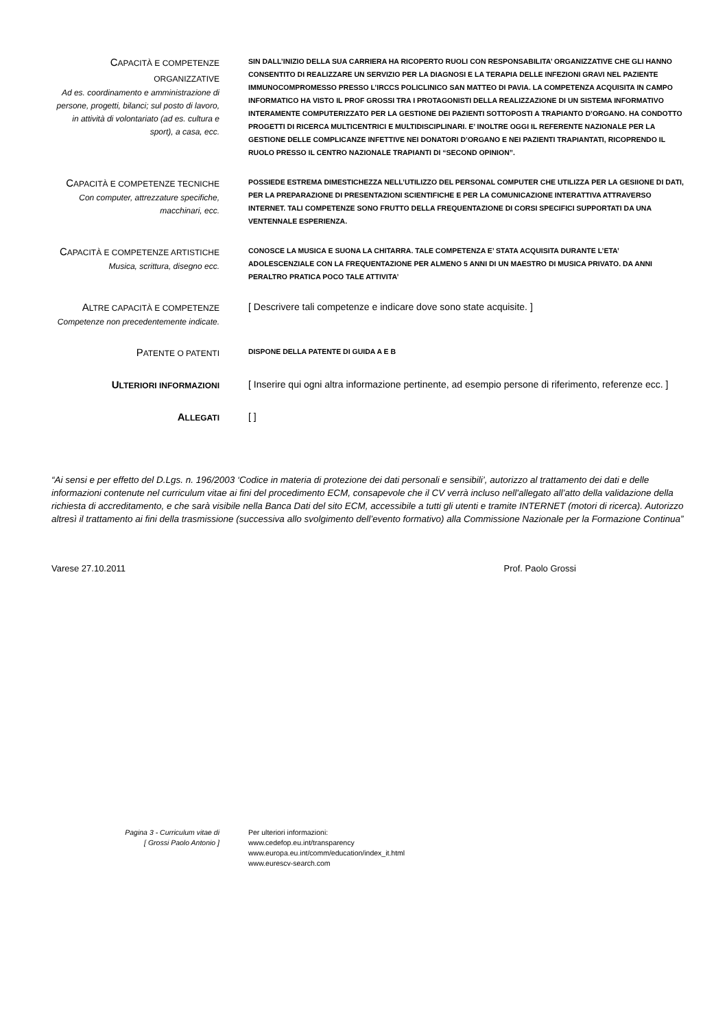CAPACITÀ E COMPETENZE ORGANIZZATIVE
Ad es. coordinamento e amministrazione di persone, progetti, bilanci; sul posto di lavoro, in attività di volontariato (ad es. cultura e sport), a casa, ecc.
SIN DALL’INIZIO DELLA SUA CARRIERA HA RICOPERTO RUOLI CON RESPONSABILITA’ ORGANIZZATIVE CHE GLI HANNO CONSENTITO DI REALIZZARE UN SERVIZIO PER LA DIAGNOSI E LA TERAPIA DELLE INFEZIONI GRAVI NEL PAZIENTE IMMUNOCOMPROMESSO PRESSO L’IRCCS POLICLINICO SAN MATTEO DI PAVIA. LA COMPETENZA ACQUISITA IN CAMPO INFORMATICO HA VISTO IL PROF GROSSI TRA I PROTAGONISTI DELLA REALIZZAZIONE DI UN SISTEMA INFORMATIVO INTERAMENTE COMPUTERIZZATO PER LA GESTIONE DEI PAZIENTI SOTTOPOSTI A TRAPIANTO D’ORGANO. HA CONDOTTO PROGETTI DI RICERCA MULTICENTRICI E MULTIDISCIPLINARI. E’ INOLTRE OGGI IL REFERENTE NAZIONALE PER LA GESTIONE DELLE COMPLICANZE INFETTIVE NEI DONATORI D’ORGANO E NEI PAZIENTI TRAPIANTATI, RICOPRENDO IL RUOLO PRESSO IL CENTRO NAZIONALE TRAPIANTI DI “SECOND OPINION”.
CAPACITÀ E COMPETENZE TECNICHE
Con computer, attrezzature specifiche, macchinari, ecc.
POSSIEDE ESTREMA DIMESTICHEZZA NELL’UTILIZZO DEL PERSONAL COMPUTER CHE UTILIZZA PER LA GESIIONE DI DATI, PER LA PREPARAZIONE DI PRESENTAZIONI SCIENTIFICHE E PER LA COMUNICAZIONE INTERATTIVA ATTRAVERSO INTERNET. TALI COMPETENZE SONO FRUTTO DELLA FREQUENTAZIONE DI CORSI SPECIFICI SUPPORTATI DA UNA VENTENNALE ESPERIENZA.
CAPACITÀ E COMPETENZE ARTISTICHE
Musica, scrittura, disegno ecc.
CONOSCE LA MUSICA E SUONA LA CHITARRA. TALE COMPETENZA E’ STATA ACQUISITA DURANTE L’ETA’ ADOLESCENZIALE CON LA FREQUENTAZIONE PER ALMENO 5 ANNI DI UN MAESTRO DI MUSICA PRIVATO. DA ANNI PERALTRO PRATICA POCO TALE ATTIVITA’
ALTRE CAPACITÀ E COMPETENZE
Competenze non precedentemente indicate.
[ Descrivere tali competenze e indicare dove sono state acquisite. ]
PATENTE O PATENTI
DISPONE DELLA PATENTE DI GUIDA A E B
ULTERIORI INFORMAZIONI
[ Inserire qui ogni altra informazione pertinente, ad esempio persone di riferimento, referenze ecc. ]
ALLEGATI
[ ]
“Ai sensi e per effetto del D.Lgs. n. 196/2003 ‘Codice in materia di protezione dei dati personali e sensibili’, autorizzo al trattamento dei dati e delle informazioni contenute nel curriculum vitae ai fini del procedimento ECM, consapevole che il CV verrà incluso nell'allegato all’atto della validazione della richiesta di accreditamento, e che sarà visibile nella Banca Dati del sito ECM, accessibile a tutti gli utenti e tramite INTERNET (motori di ricerca). Autorizzo altresì il trattamento ai fini della trasmissione (successiva allo svolgimento dell’evento formativo) alla Commissione Nazionale per la Formazione Continua”
Varese 27.10.2011 Prof. Paolo Grossi
Pagina 3 - Curriculum vitae di
[ Grossi Paolo Antonio ]
Per ulteriori informazioni:
www.cedefop.eu.int/transparency
www.europa.eu.int/comm/education/index_it.html
www.eurescv-search.com